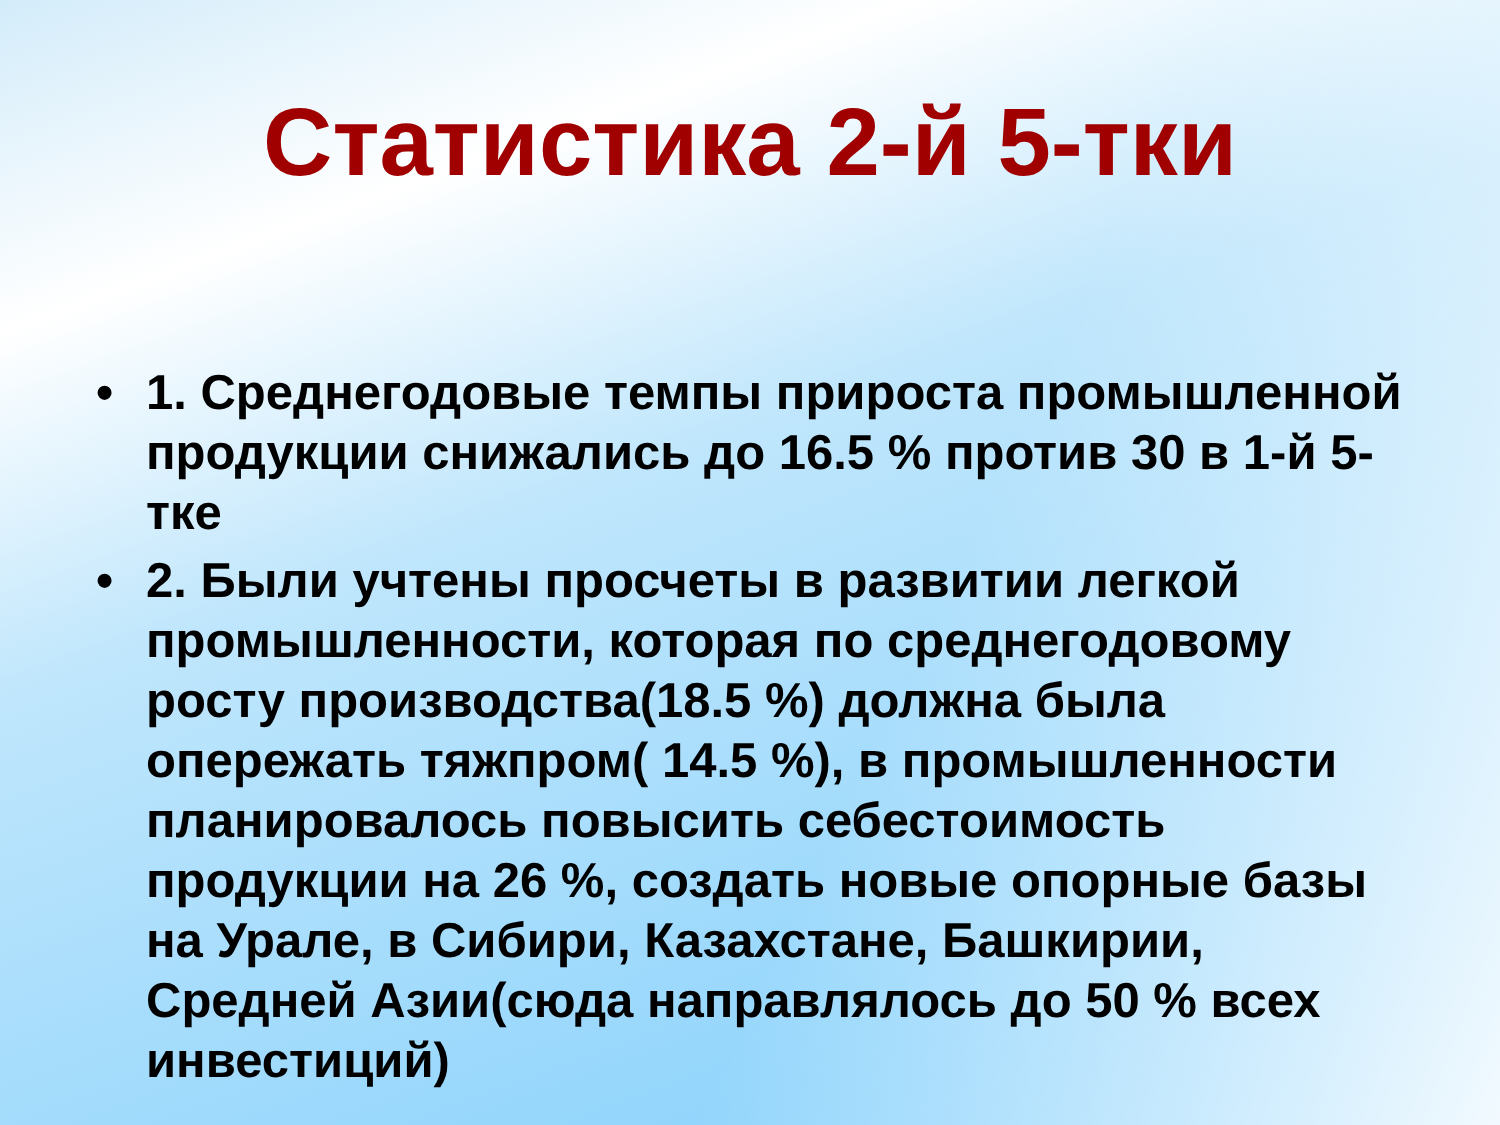Статистика 2-й 5-тки
• 1. Среднегодовые темпы прироста промышленной продукции снижались до 16.5 % против 30 в 1-й 5-тке
• 2. Были учтены просчеты в развитии легкой промышленности, которая по среднегодовому росту производства(18.5 %) должна была опережать тяжпром( 14.5 %), в промышленности планировалось повысить себестоимость продукции на 26 %, создать новые опорные базы на Урале, в Сибири, Казахстане, Башкирии, Средней Азии(сюда направлялось до 50 % всех инвестиций)